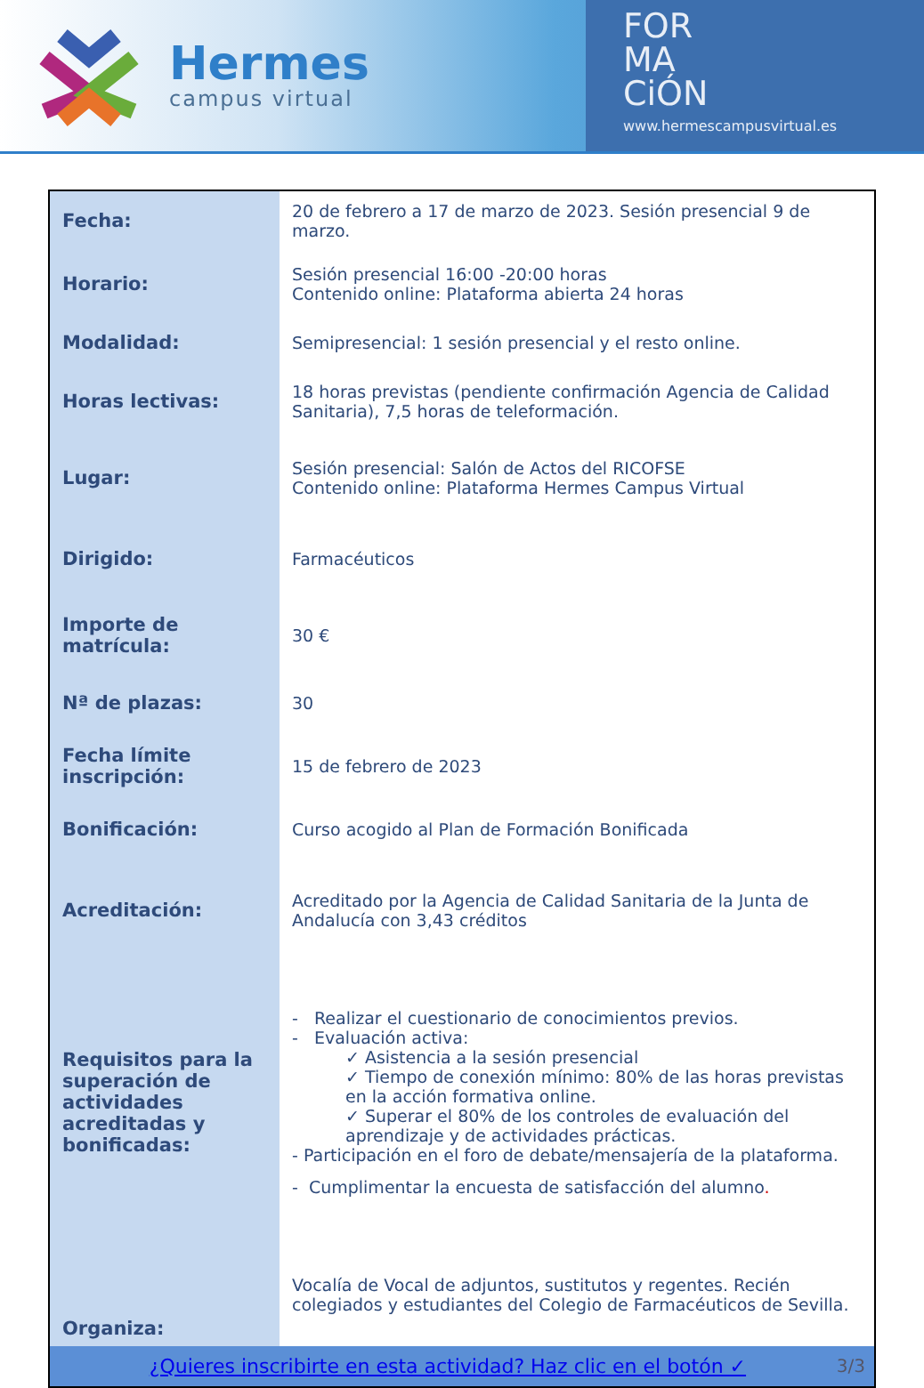Hermes
campus virtual
FOR
MA
CiÓN
www.hermescampusvirtual.es
| Fecha: | 20 de febrero a 17 de marzo de 2023. Sesión presencial 9 de marzo. |
| Horario: | Sesión presencial 16:00 -20:00 horas Contenido online: Plataforma abierta 24 horas |
| Modalidad: | Semipresencial: 1 sesión presencial y el resto online. |
| Horas lectivas: | 18 horas previstas (pendiente confirmación Agencia de Calidad Sanitaria), 7,5 horas de teleformación. |
| Lugar: | Sesión presencial: Salón de Actos del RICOFSE Contenido online: Plataforma Hermes Campus Virtual |
| Dirigido: | Farmacéuticos |
| Importe de matrícula: | 30 € |
| Nª de plazas: | 30 |
| Fecha límite inscripción: | 15 de febrero de 2023 |
| Bonificación: | Curso acogido al Plan de Formación Bonificada |
| Acreditación: | Acreditado por la Agencia de Calidad Sanitaria de la Junta de Andalucía con 3,43 créditos |
| Requisitos para la superación de actividades acreditadas y bonificadas: | - Realizar el cuestionario de conocimientos previos. - Evaluación activa: ✓ Asistencia a la sesión presencial ✓ Tiempo de conexión mínimo: 80% de las horas previstas en la acción formativa online. ✓ Superar el 80% de los controles de evaluación del aprendizaje y de actividades prácticas. - Participación en el foro de debate/mensajería de la plataforma. - Cumplimentar la encuesta de satisfacción del alumno . |
| Organiza: | Vocalía de Vocal de adjuntos, sustitutos y regentes. Recién colegiados y estudiantes del Colegio de Farmacéuticos de Sevilla. |
| ¿Quieres inscribirte en esta actividad? Haz clic en el botón ✓ 3/3 | |